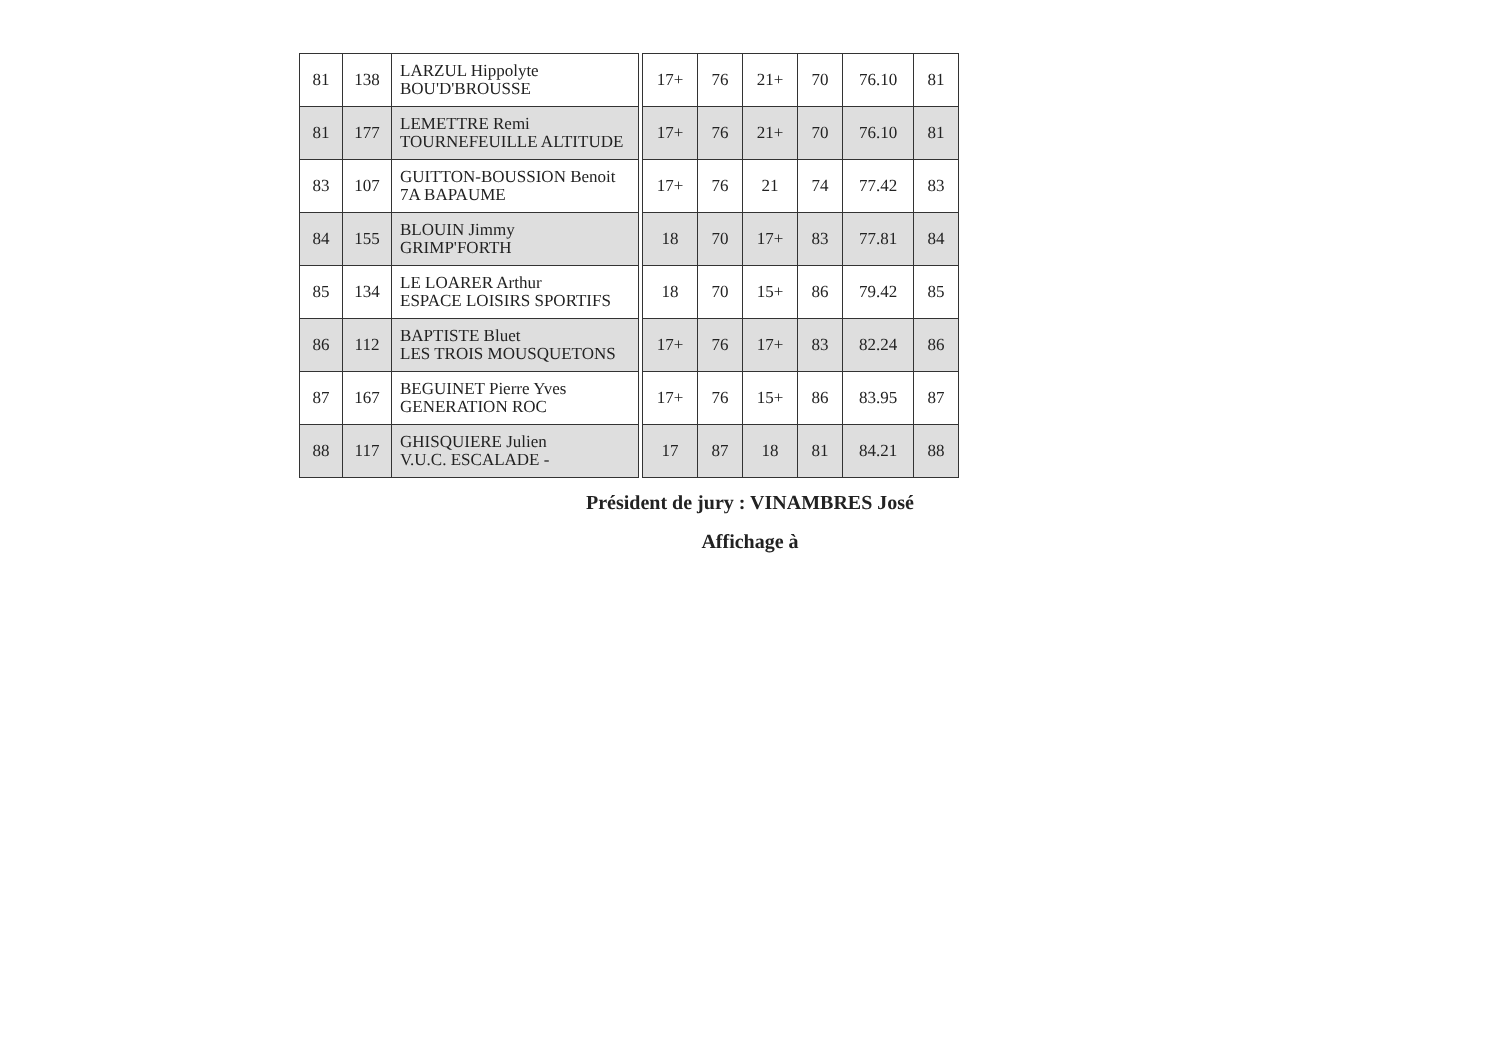| 81 | 138 | LARZUL Hippolyte BOU'D'BROUSSE | | 17+ | 76 | 21+ | 70 | 76.10 | 81 |
| 81 | 177 | LEMETTRE Remi TOURNEFEUILLE ALTITUDE | | 17+ | 76 | 21+ | 70 | 76.10 | 81 |
| 83 | 107 | GUITTON-BOUSSION Benoit 7A BAPAUME | | 17+ | 76 | 21 | 74 | 77.42 | 83 |
| 84 | 155 | BLOUIN Jimmy GRIMP'FORTH | | 18 | 70 | 17+ | 83 | 77.81 | 84 |
| 85 | 134 | LE LOARER Arthur ESPACE LOISIRS SPORTIFS | | 18 | 70 | 15+ | 86 | 79.42 | 85 |
| 86 | 112 | BAPTISTE Bluet LES TROIS MOUSQUETONS | | 17+ | 76 | 17+ | 83 | 82.24 | 86 |
| 87 | 167 | BEGUINET Pierre Yves GENERATION ROC | | 17+ | 76 | 15+ | 86 | 83.95 | 87 |
| 88 | 117 | GHISQUIERE Julien V.U.C. ESCALADE - | | 17 | 87 | 18 | 81 | 84.21 | 88 |
Président de jury : VINAMBRES José
Affichage à